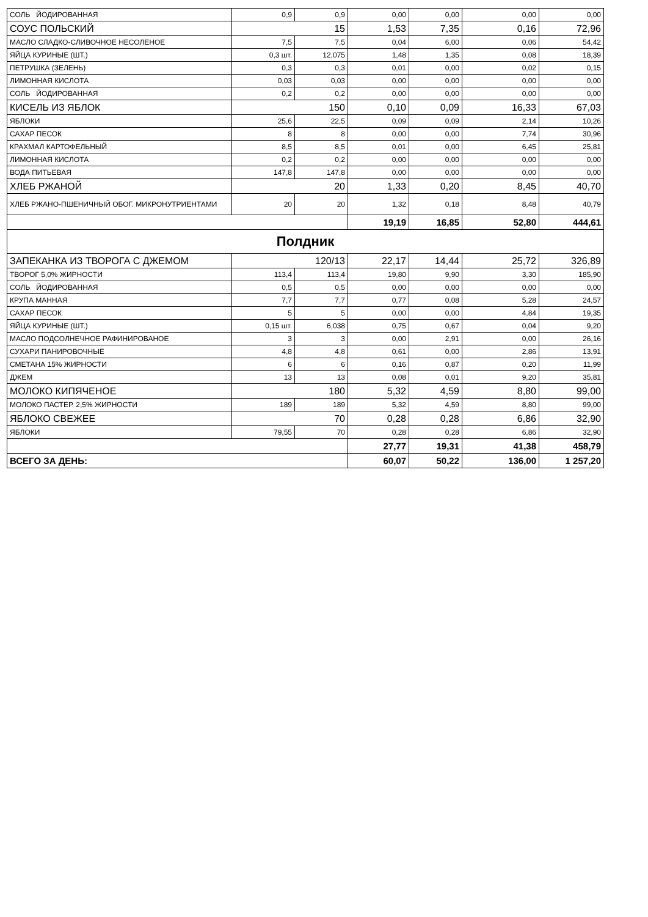| СОЛЬ ЙОДИРОВАННАЯ | 0,9 | 0,9 | 0,00 | 0,00 | 0,00 | 0,00 |
| СОУС ПОЛЬСКИЙ | 15 | | 1,53 | 7,35 | 0,16 | 72,96 |
| МАСЛО СЛАДКО-СЛИВОЧНОЕ НЕСОЛЕНОЕ | 7,5 | 7,5 | 0,04 | 6,00 | 0,06 | 54,42 |
| ЯЙЦА КУРИНЫЕ (ШТ.) | 0,3 шт. | 12,075 | 1,48 | 1,35 | 0,08 | 18,39 |
| ПЕТРУШКА (ЗЕЛЕНЬ) | 0,3 | 0,3 | 0,01 | 0,00 | 0,02 | 0,15 |
| ЛИМОННАЯ КИСЛОТА | 0,03 | 0,03 | 0,00 | 0,00 | 0,00 | 0,00 |
| СОЛЬ ЙОДИРОВАННАЯ | 0,2 | 0,2 | 0,00 | 0,00 | 0,00 | 0,00 |
| КИСЕЛЬ ИЗ ЯБЛОК | 150 | | 0,10 | 0,09 | 16,33 | 67,03 |
| ЯБЛОКИ | 25,6 | 22,5 | 0,09 | 0,09 | 2,14 | 10,26 |
| САХАР ПЕСОК | 8 | 8 | 0,00 | 0,00 | 7,74 | 30,96 |
| КРАХМАЛ КАРТОФЕЛЬНЫЙ | 8,5 | 8,5 | 0,01 | 0,00 | 6,45 | 25,81 |
| ЛИМОННАЯ КИСЛОТА | 0,2 | 0,2 | 0,00 | 0,00 | 0,00 | 0,00 |
| ВОДА ПИТЬЕВАЯ | 147,8 | 147,8 | 0,00 | 0,00 | 0,00 | 0,00 |
| ХЛЕБ РЖАНОЙ | 20 | | 1,33 | 0,20 | 8,45 | 40,70 |
| ХЛЕБ РЖАНО-ПШЕНИЧНЫЙ ОБОГ. МИКРОНУТРИЕНТАМИ | 20 | 20 | 1,32 | 0,18 | 8,48 | 40,79 |
| | | | 19,19 | 16,85 | 52,80 | 444,61 |
| Полдник | | | | | | |
| ЗАПЕКАНКА ИЗ ТВОРОГА С ДЖЕМОМ | 120/13 | | 22,17 | 14,44 | 25,72 | 326,89 |
| ТВОРОГ 5,0% ЖИРНОСТИ | 113,4 | 113,4 | 19,80 | 9,90 | 3,30 | 185,90 |
| СОЛЬ ЙОДИРОВАННАЯ | 0,5 | 0,5 | 0,00 | 0,00 | 0,00 | 0,00 |
| КРУПА МАННАЯ | 7,7 | 7,7 | 0,77 | 0,08 | 5,28 | 24,57 |
| САХАР ПЕСОК | 5 | 5 | 0,00 | 0,00 | 4,84 | 19,35 |
| ЯЙЦА КУРИНЫЕ (ШТ.) | 0,15 шт. | 6,038 | 0,75 | 0,67 | 0,04 | 9,20 |
| МАСЛО ПОДСОЛНЕЧНОЕ РАФИНИРОВАНОЕ | 3 | 3 | 0,00 | 2,91 | 0,00 | 26,16 |
| СУХАРИ ПАНИРОВОЧНЫЕ | 4,8 | 4,8 | 0,61 | 0,00 | 2,86 | 13,91 |
| СМЕТАНА 15% ЖИРНОСТИ | 6 | 6 | 0,16 | 0,87 | 0,20 | 11,99 |
| ДЖЕМ | 13 | 13 | 0,08 | 0,01 | 9,20 | 35,81 |
| МОЛОКО КИПЯЧЕНОЕ | 180 | | 5,32 | 4,59 | 8,80 | 99,00 |
| МОЛОКО ПАСТЕР. 2,5% ЖИРНОСТИ | 189 | 189 | 5,32 | 4,59 | 8,80 | 99,00 |
| ЯБЛОКО СВЕЖЕЕ | 70 | | 0,28 | 0,28 | 6,86 | 32,90 |
| ЯБЛОКИ | 79,55 | 70 | 0,28 | 0,28 | 6,86 | 32,90 |
| | | | 27,77 | 19,31 | 41,38 | 458,79 |
| ВСЕГО ЗА ДЕНЬ: | | | 60,07 | 50,22 | 136,00 | 1 257,20 |